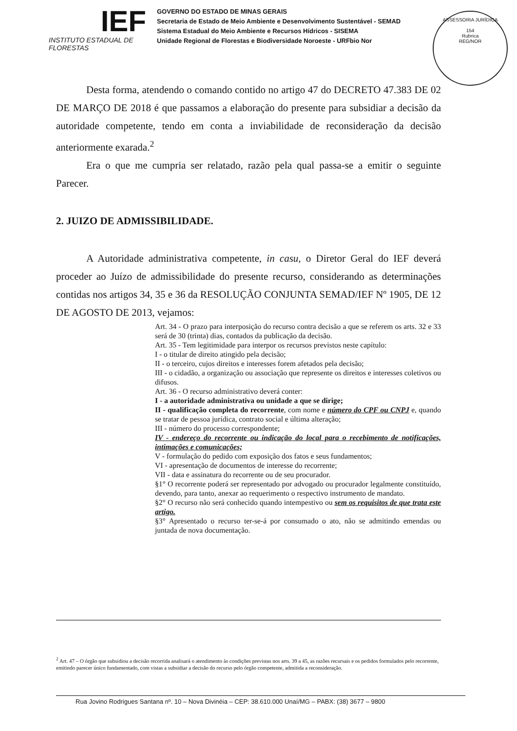IEF
INSTITUTO ESTADUAL DE FLORESTAS
GOVERNO DO ESTADO DE MINAS GERAIS
Secretaria de Estado de Meio Ambiente e Desenvolvimento Sustentável - SEMAD
Sistema Estadual do Meio Ambiente e Recursos Hídricos - SISEMA
Unidade Regional de Florestas e Biodiversidade Noroeste - URFbio Nor
ASSESSORIA JURÍDICA
154
Rubrica
REG/NOR
Desta forma, atendendo o comando contido no artigo 47 do DECRETO 47.383 DE 02 DE MARÇO DE 2018 é que passamos a elaboração do presente para subsidiar a decisão da autoridade competente, tendo em conta a inviabilidade de reconsideração da decisão anteriormente exarada.<sup>2</sup>
Era o que me cumpria ser relatado, razão pela qual passa-se a emitir o seguinte Parecer.
2. JUIZO DE ADMISSIBILIDADE.
A Autoridade administrativa competente, in casu, o Diretor Geral do IEF deverá proceder ao Juízo de admissibilidade do presente recurso, considerando as determinações contidas nos artigos 34, 35 e 36 da RESOLUÇÃO CONJUNTA SEMAD/IEF Nº 1905, DE 12 DE AGOSTO DE 2013, vejamos:
Art. 34 - O prazo para interposição do recurso contra decisão a que se referem os arts. 32 e 33 será de 30 (trinta) dias, contados da publicação da decisão.
Art. 35 - Tem legitimidade para interpor os recursos previstos neste capítulo:
I - o titular de direito atingido pela decisão;
II - o terceiro, cujos direitos e interesses forem afetados pela decisão;
III - o cidadão, a organização ou associação que represente os direitos e interesses coletivos ou difusos.
Art. 36 - O recurso administrativo deverá conter:
I - a autoridade administrativa ou unidade a que se dirige;
II - qualificação completa do recorrente, com nome e número do CPF ou CNPJ e, quando se tratar de pessoa jurídica, contrato social e última alteração;
III - número do processo correspondente;
IV - endereço do recorrente ou indicação do local para o recebimento de notificações, intimações e comunicações;
V - formulação do pedido com exposição dos fatos e seus fundamentos;
VI - apresentação de documentos de interesse do recorrente;
VII - data e assinatura do recorrente ou de seu procurador.
§1° O recorrente poderá ser representado por advogado ou procurador legalmente constituído, devendo, para tanto, anexar ao requerimento o respectivo instrumento de mandato.
§2° O recurso não será conhecido quando intempestivo ou sem os requisitos de que trata este artigo.
§3° Apresentado o recurso ter-se-á por consumado o ato, não se admitindo emendas ou juntada de nova documentação.
<sup>2</sup> Art. 47 – O órgão que subsidiou a decisão recorrida analisará o atendimento às condições previstas nos arts. 39 a 45, as razões recursais e os pedidos formulados pelo recorrente, emitindo parecer único fundamentado, com vistas a subsidiar a decisão do recurso pelo órgão competente, admitida a reconsideração.
Rua Jovino Rodrigues Santana nº. 10 – Nova Divinéia – CEP: 38.610.000 Unaí/MG – PABX: (38) 3677 – 9800